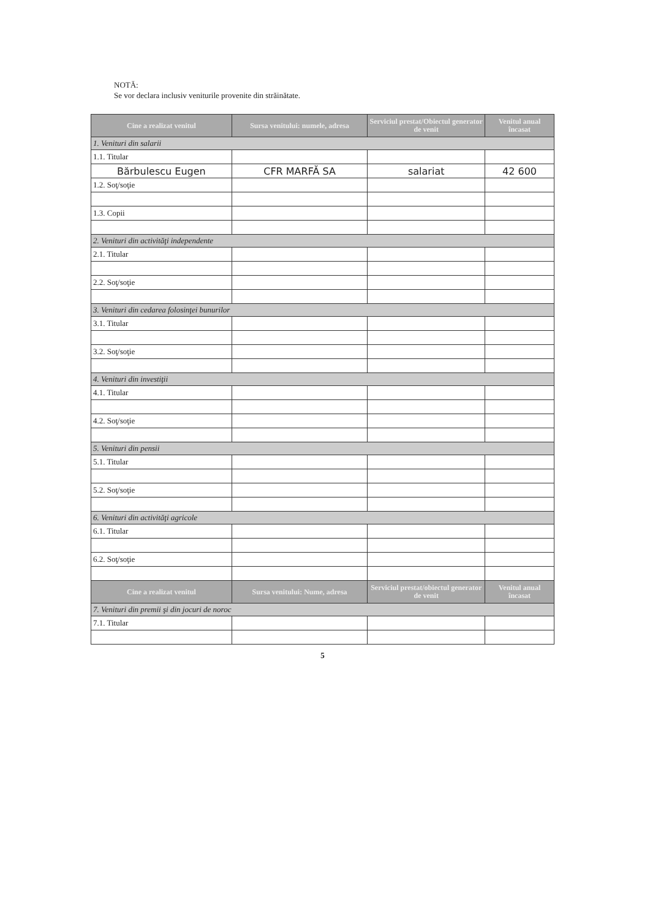NOTĂ:
Se vor declara inclusiv veniturile provenite din străinătate.
| Cine a realizat venitul | Sursa venitului: numele, adresa | Serviciul prestat/Obiectul generator de venit | Venitul anual încasat |
| --- | --- | --- | --- |
| 1. Venituri din salarii | | | |
| 1.1. Titular | | | |
| Bărbulescu Eugen | CFR MARFĂ SA | salariat | 42 600 |
| 1.2. Soţ/soţie | | | |
| 1.3. Copii | | | |
| 2. Venituri din activităţi independente | | | |
| 2.1. Titular | | | |
| 2.2. Soţ/soţie | | | |
| 3. Venituri din cedarea folosinţei bunurilor | | | |
| 3.1. Titular | | | |
| 3.2. Soţ/soţie | | | |
| 4. Venituri din investiţii | | | |
| 4.1. Titular | | | |
| 4.2. Soţ/soţie | | | |
| 5. Venituri din pensii | | | |
| 5.1. Titular | | | |
| 5.2. Soţ/soţie | | | |
| 6. Venituri din activităţi agricole | | | |
| 6.1. Titular | | | |
| 6.2. Soţ/soţie | | | |
| Cine a realizat venitul | Sursa venitului: Nume, adresa | Serviciul prestat/obiectul generator de venit | Venitul anual încasat |
| 7. Venituri din premii şi din jocuri de noroc | | | |
| 7.1. Titular | | | |
5